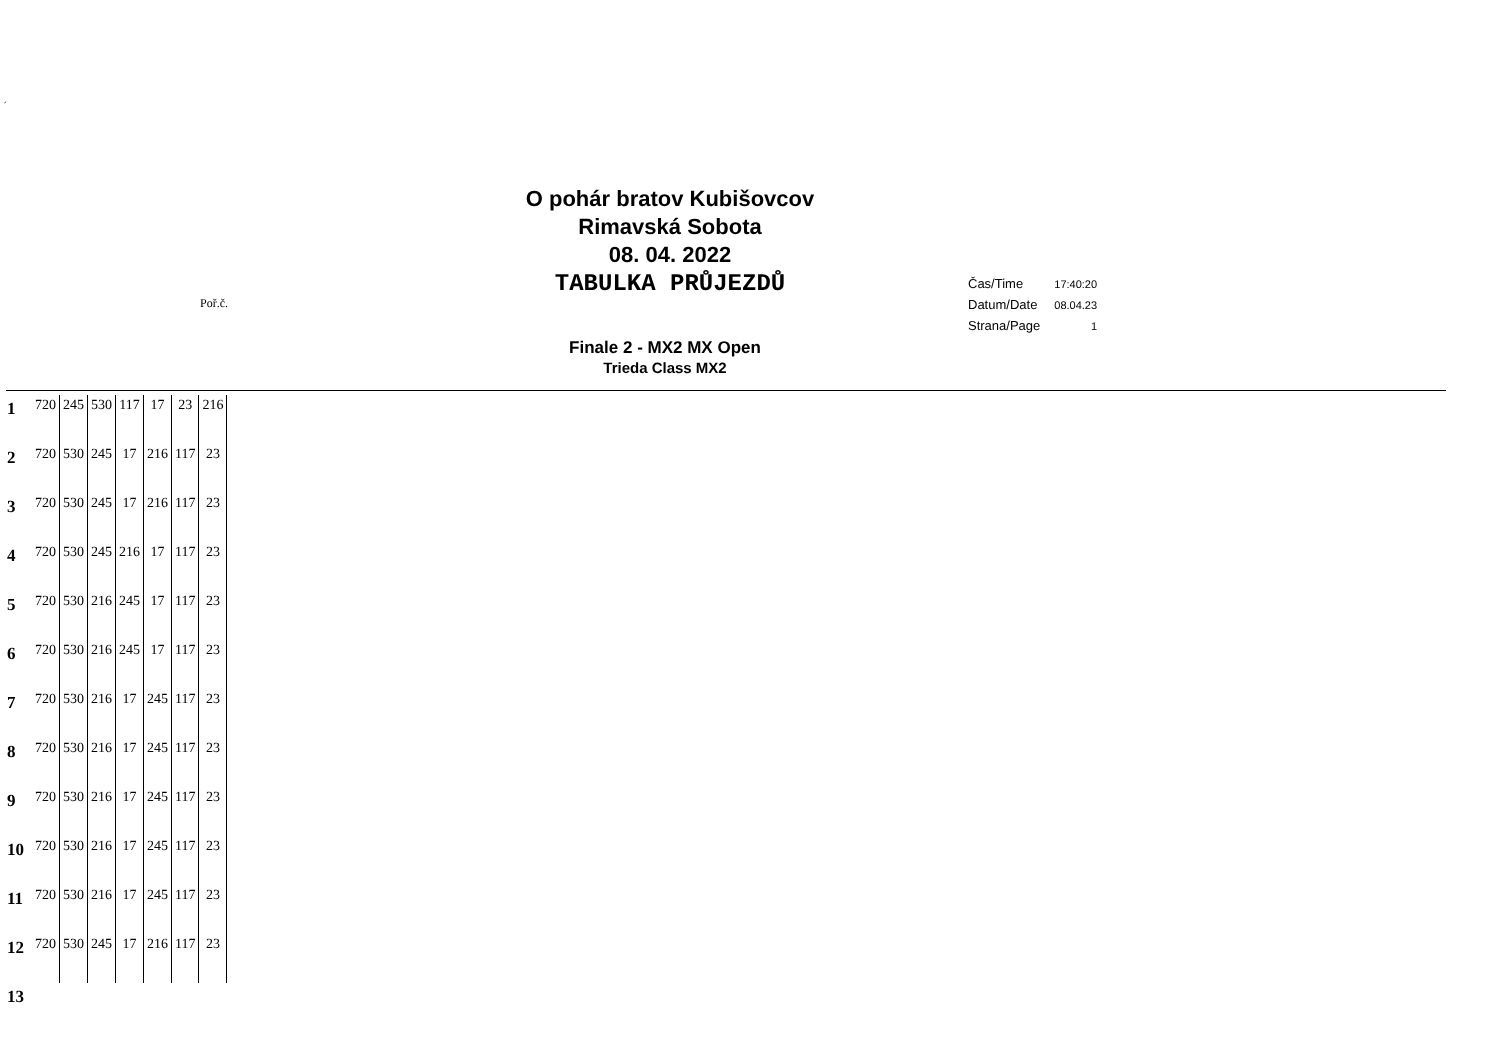´
O pohár bratov Kubišovcov
Rimavská Sobota
08. 04. 2022
TABULKA PRŮJEZDŮ
Poř.č.
| Čas/Time | 17:40:20 |
| Datum/Date | 08.04.23 |
| Strana/Page | 1 |
Finale 2 - MX2 MX Open
Trieda Class MX2
| 1 | 720 | 245 | 530 | 117 | 17 | 23 | 216 |
| 2 | 720 | 530 | 245 | 17 | 216 | 117 | 23 |
| 3 | 720 | 530 | 245 | 17 | 216 | 117 | 23 |
| 4 | 720 | 530 | 245 | 216 | 17 | 117 | 23 |
| 5 | 720 | 530 | 216 | 245 | 17 | 117 | 23 |
| 6 | 720 | 530 | 216 | 245 | 17 | 117 | 23 |
| 7 | 720 | 530 | 216 | 17 | 245 | 117 | 23 |
| 8 | 720 | 530 | 216 | 17 | 245 | 117 | 23 |
| 9 | 720 | 530 | 216 | 17 | 245 | 117 | 23 |
| 10 | 720 | 530 | 216 | 17 | 245 | 117 | 23 |
| 11 | 720 | 530 | 216 | 17 | 245 | 117 | 23 |
| 12 | 720 | 530 | 245 | 17 | 216 | 117 | 23 |
| 13 | | | | | | | |